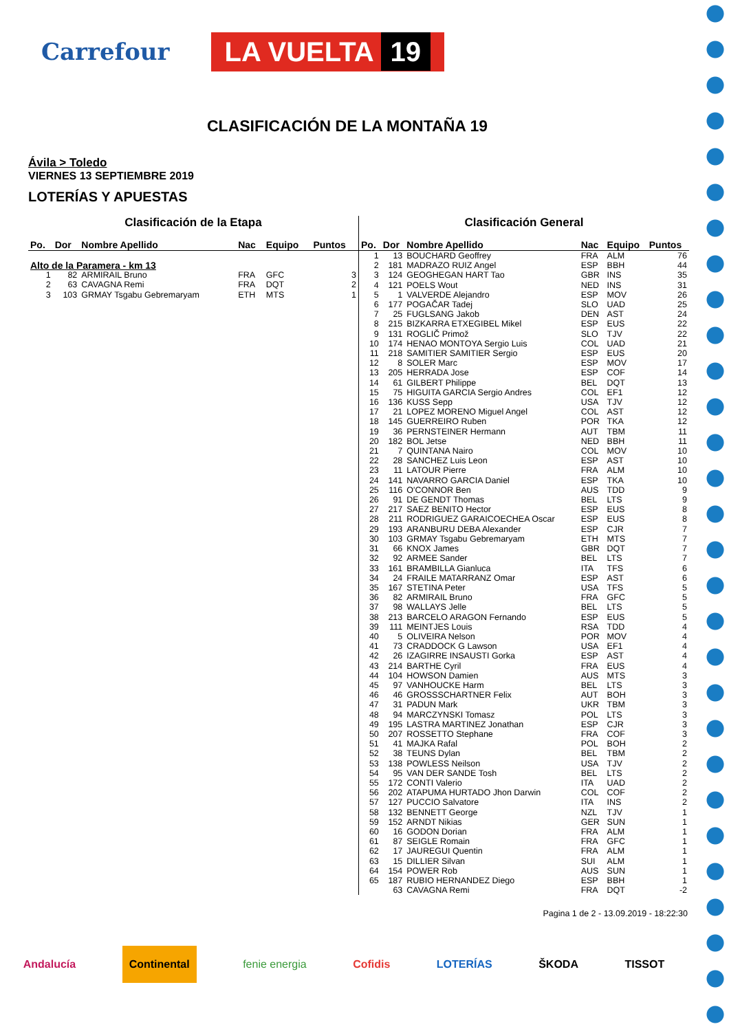Carrefour
LA VUELTA 19
CLASIFICACIÓN DE LA MONTAÑA 19
Ávila > Toledo
VIERNES 13 SEPTIEMBRE 2019
LOTERÍAS Y APUESTAS
Clasificación de la Etapa
| Po. | Dor | Nombre Apellido | Nac | Equipo | Puntos |
| --- | --- | --- | --- | --- | --- |
| Alto de la Paramera - km 13 | | | | | |
| 1 | 82 | ARMIRAIL Bruno | FRA | GFC | 3 |
| 2 | 63 | CAVAGNA Remi | FRA | DQT | 2 |
| 3 | 103 | GRMAY Tsgabu Gebremaryam | ETH | MTS | 1 |
Clasificación General
| Po. | Dor | Nombre Apellido | Nac | Equipo | Puntos |
| --- | --- | --- | --- | --- | --- |
| 1 | 13 | BOUCHARD Geoffrey | FRA | ALM | 76 |
| 2 | 181 | MADRAZO RUIZ Angel | ESP | BBH | 44 |
| 3 | 124 | GEOGHEGAN HART Tao | GBR | INS | 35 |
| 4 | 121 | POELS Wout | NED | INS | 31 |
| 5 | 1 | VALVERDE Alejandro | ESP | MOV | 26 |
| 6 | 177 | POGAČAR Tadej | SLO | UAD | 25 |
| 7 | 25 | FUGLSANG Jakob | DEN | AST | 24 |
| 8 | 215 | BIZKARRA ETXEGIBEL Mikel | ESP | EUS | 22 |
| 9 | 131 | ROGLIČ Primož | SLO | TJV | 22 |
| 10 | 174 | HENAO MONTOYA Sergio Luis | COL | UAD | 21 |
| 11 | 218 | SAMITIER SAMITIER Sergio | ESP | EUS | 20 |
| 12 | 8 | SOLER Marc | ESP | MOV | 17 |
| 13 | 205 | HERRADA Jose | ESP | COF | 14 |
| 14 | 61 | GILBERT Philippe | BEL | DQT | 13 |
| 15 | 75 | HIGUITA GARCIA Sergio Andres | COL | EF1 | 12 |
| 16 | 136 | KUSS Sepp | USA | TJV | 12 |
| 17 | 21 | LOPEZ MORENO Miguel Angel | COL | AST | 12 |
| 18 | 145 | GUERREIRO Ruben | POR | TKA | 12 |
| 19 | 36 | PERNSTEINER Hermann | AUT | TBM | 11 |
| 20 | 182 | BOL Jetse | NED | BBH | 11 |
| 21 | 7 | QUINTANA Nairo | COL | MOV | 10 |
| 22 | 28 | SANCHEZ Luis Leon | ESP | AST | 10 |
| 23 | 11 | LATOUR Pierre | FRA | ALM | 10 |
| 24 | 141 | NAVARRO GARCIA Daniel | ESP | TKA | 10 |
| 25 | 116 | O'CONNOR Ben | AUS | TDD | 9 |
| 26 | 91 | DE GENDT Thomas | BEL | LTS | 9 |
| 27 | 217 | SAEZ BENITO Hector | ESP | EUS | 8 |
| 28 | 211 | RODRIGUEZ GARAICOECHEA Oscar | ESP | EUS | 8 |
| 29 | 193 | ARANBURU DEBA Alexander | ESP | CJR | 7 |
| 30 | 103 | GRMAY Tsgabu Gebremaryam | ETH | MTS | 7 |
| 31 | 66 | KNOX James | GBR | DQT | 7 |
| 32 | 92 | ARMEE Sander | BEL | LTS | 7 |
| 33 | 161 | BRAMBILLA Gianluca | ITA | TFS | 6 |
| 34 | 24 | FRAILE MATARRANZ Omar | ESP | AST | 6 |
| 35 | 167 | STETINA Peter | USA | TFS | 5 |
| 36 | 82 | ARMIRAIL Bruno | FRA | GFC | 5 |
| 37 | 98 | WALLAYS Jelle | BEL | LTS | 5 |
| 38 | 213 | BARCELO ARAGON Fernando | ESP | EUS | 5 |
| 39 | 111 | MEINTJES Louis | RSA | TDD | 4 |
| 40 | 5 | OLIVEIRA Nelson | POR | MOV | 4 |
| 41 | 73 | CRADDOCK G Lawson | USA | EF1 | 4 |
| 42 | 26 | IZAGIRRE INSAUSTI Gorka | ESP | AST | 4 |
| 43 | 214 | BARTHE Cyril | FRA | EUS | 4 |
| 44 | 104 | HOWSON Damien | AUS | MTS | 3 |
| 45 | 97 | VANHOUCKE Harm | BEL | LTS | 3 |
| 46 | 46 | GROSSSCHARTNER Felix | AUT | BOH | 3 |
| 47 | 31 | PADUN Mark | UKR | TBM | 3 |
| 48 | 94 | MARCZYNSKI Tomasz | POL | LTS | 3 |
| 49 | 195 | LASTRA MARTINEZ Jonathan | ESP | CJR | 3 |
| 50 | 207 | ROSSETTO Stephane | FRA | COF | 3 |
| 51 | 41 | MAJKA Rafal | POL | BOH | 2 |
| 52 | 38 | TEUNS Dylan | BEL | TBM | 2 |
| 53 | 138 | POWLESS Neilson | USA | TJV | 2 |
| 54 | 95 | VAN DER SANDE Tosh | BEL | LTS | 2 |
| 55 | 172 | CONTI Valerio | ITA | UAD | 2 |
| 56 | 202 | ATAPUMA HURTADO Jhon Darwin | COL | COF | 2 |
| 57 | 127 | PUCCIO Salvatore | ITA | INS | 2 |
| 58 | 132 | BENNETT George | NZL | TJV | 1 |
| 59 | 152 | ARNDT Nikias | GER | SUN | 1 |
| 60 | 16 | GODON Dorian | FRA | ALM | 1 |
| 61 | 87 | SEIGLE Romain | FRA | GFC | 1 |
| 62 | 17 | JAUREGUI Quentin | FRA | ALM | 1 |
| 63 | 15 | DILLIER Silvan | SUI | ALM | 1 |
| 64 | 154 | POWER Rob | AUS | SUN | 1 |
| 65 | 187 | RUBIO HERNANDEZ Diego | ESP | BBH | 1 |
| | 63 | CAVAGNA Remi | FRA | DQT | -2 |
Pagina 1 de 2 - 13.09.2019 - 18:22:30
Andalucía Continental fenie energia Cofidis LOTERÍAS ŠKODA TISSOT